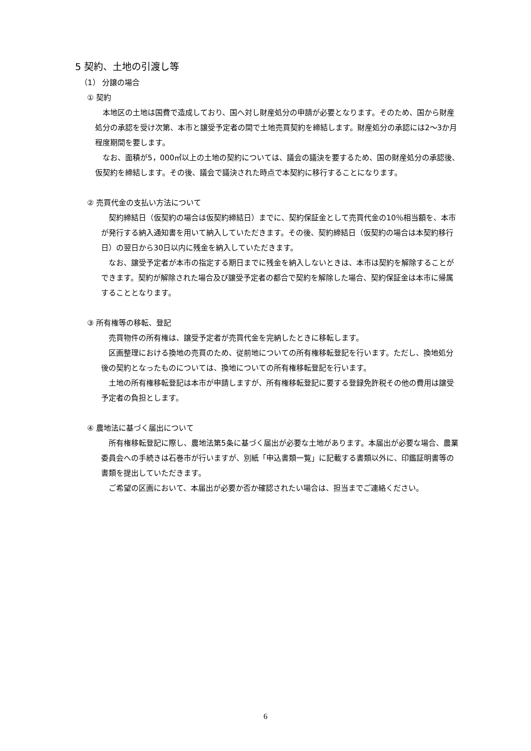5 契約、土地の引渡し等
（1） 分譲の場合
① 契約
本地区の土地は国費で造成しており、国へ対し財産処分の申請が必要となります。そのため、国から財産処分の承認を受け次第、本市と譲受予定者の間で土地売買契約を締結します。財産処分の承認には2～3か月程度期間を要します。
なお、面積が5，000㎡以上の土地の契約については、議会の議決を要するため、国の財産処分の承認後、仮契約を締結します。その後、議会で議決された時点で本契約に移行することになります。
② 売買代金の支払い方法について
契約締結日（仮契約の場合は仮契約締結日）までに、契約保証金として売買代金の10％相当額を、本市が発行する納入通知書を用いて納入していただきます。その後、契約締結日（仮契約の場合は本契約移行日）の翌日から30日以内に残金を納入していただきます。
なお、譲受予定者が本市の指定する期日までに残金を納入しないときは、本市は契約を解除することができます。契約が解除された場合及び譲受予定者の都合で契約を解除した場合、契約保証金は本市に帰属することとなります。
③ 所有権等の移転、登記
売買物件の所有権は、譲受予定者が売買代金を完納したときに移転します。
区画整理における換地の売買のため、従前地についての所有権移転登記を行います。ただし、換地処分後の契約となったものについては、換地についての所有権移転登記を行います。
土地の所有権移転登記は本市が申請しますが、所有権移転登記に要する登録免許税その他の費用は譲受予定者の負担とします。
④ 農地法に基づく届出について
所有権移転登記に際し、農地法第5条に基づく届出が必要な土地があります。本届出が必要な場合、農業委員会への手続きは石巻市が行いますが、別紙「申込書類一覧」に記載する書類以外に、印鑑証明書等の書類を提出していただきます。
ご希望の区画において、本届出が必要か否か確認されたい場合は、担当までご連絡ください。
6